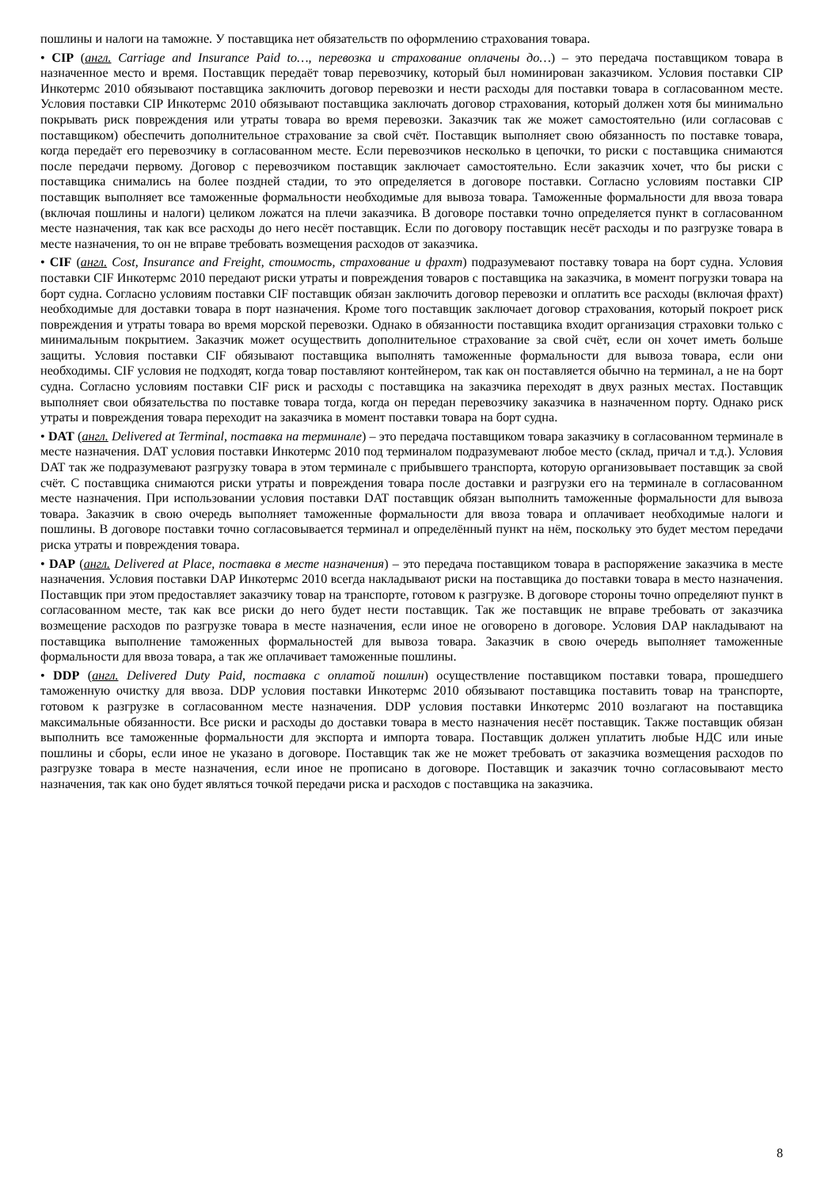пошлины и налоги на таможне. У поставщика нет обязательств по оформлению страхования товара.
• CIP (англ. Carriage and Insurance Paid to…, перевозка и страхование оплачены до…) – это передача поставщиком товара в назначенное место и время. Поставщик передаёт товар перевозчику, который был номинирован заказчиком. Условия поставки CIP Инкотермс 2010 обязывают поставщика заключить договор перевозки и нести расходы для поставки товара в согласованном месте. Условия поставки CIP Инкотермс 2010 обязывают поставщика заключать договор страхования, который должен хотя бы минимально покрывать риск повреждения или утраты товара во время перевозки. Заказчик так же может самостоятельно (или согласовав с поставщиком) обеспечить дополнительное страхование за свой счёт. Поставщик выполняет свою обязанность по поставке товара, когда передаёт его перевозчику в согласованном месте. Если перевозчиков несколько в цепочки, то риски с поставщика снимаются после передачи первому. Договор с перевозчиком поставщик заключает самостоятельно. Если заказчик хочет, что бы риски с поставщика снимались на более поздней стадии, то это определяется в договоре поставки. Согласно условиям поставки CIP поставщик выполняет все таможенные формальности необходимые для вывоза товара. Таможенные формальности для ввоза товара (включая пошлины и налоги) целиком ложатся на плечи заказчика. В договоре поставки точно определяется пункт в согласованном месте назначения, так как все расходы до него несёт поставщик. Если по договору поставщик несёт расходы и по разгрузке товара в месте назначения, то он не вправе требовать возмещения расходов от заказчика.
• CIF (англ. Cost, Insurance and Freight, стоимость, страхование и фрахт) подразумевают поставку товара на борт судна. Условия поставки CIF Инкотермс 2010 передают риски утраты и повреждения товаров с поставщика на заказчика, в момент погрузки товара на борт судна. Согласно условиям поставки CIF поставщик обязан заключить договор перевозки и оплатить все расходы (включая фрахт) необходимые для доставки товара в порт назначения. Кроме того поставщик заключает договор страхования, который покроет риск повреждения и утраты товара во время морской перевозки. Однако в обязанности поставщика входит организация страховки только с минимальным покрытием. Заказчик может осуществить дополнительное страхование за свой счёт, если он хочет иметь больше защиты. Условия поставки CIF обязывают поставщика выполнять таможенные формальности для вывоза товара, если они необходимы. CIF условия не подходят, когда товар поставляют контейнером, так как он поставляется обычно на терминал, а не на борт судна. Согласно условиям поставки CIF риск и расходы с поставщика на заказчика переходят в двух разных местах. Поставщик выполняет свои обязательства по поставке товара тогда, когда он передан перевозчику заказчика в назначенном порту. Однако риск утраты и повреждения товара переходит на заказчика в момент поставки товара на борт судна.
• DAT (англ. Delivered at Terminal, поставка на терминале) – это передача поставщиком товара заказчику в согласованном терминале в месте назначения. DAT условия поставки Инкотермс 2010 под терминалом подразумевают любое место (склад, причал и т.д.). Условия DAT так же подразумевают разгрузку товара в этом терминале с прибывшего транспорта, которую организовывает поставщик за свой счёт. С поставщика снимаются риски утраты и повреждения товара после доставки и разгрузки его на терминале в согласованном месте назначения. При использовании условия поставки DAT поставщик обязан выполнить таможенные формальности для вывоза товара. Заказчик в свою очередь выполняет таможенные формальности для ввоза товара и оплачивает необходимые налоги и пошлины. В договоре поставки точно согласовывается терминал и определённый пункт на нём, поскольку это будет местом передачи риска утраты и повреждения товара.
• DAP (англ. Delivered at Place, поставка в месте назначения) – это передача поставщиком товара в распоряжение заказчика в месте назначения. Условия поставки DAP Инкотермс 2010 всегда накладывают риски на поставщика до поставки товара в место назначения. Поставщик при этом предоставляет заказчику товар на транспорте, готовом к разгрузке. В договоре стороны точно определяют пункт в согласованном месте, так как все риски до него будет нести поставщик. Так же поставщик не вправе требовать от заказчика возмещение расходов по разгрузке товара в месте назначения, если иное не оговорено в договоре. Условия DAP накладывают на поставщика выполнение таможенных формальностей для вывоза товара. Заказчик в свою очередь выполняет таможенные формальности для ввоза товара, а так же оплачивает таможенные пошлины.
• DDP (англ. Delivered Duty Paid, поставка с оплатой пошлин) осуществление поставщиком поставки товара, прошедшего таможенную очистку для ввоза. DDP условия поставки Инкотермс 2010 обязывают поставщика поставить товар на транспорте, готовом к разгрузке в согласованном месте назначения. DDP условия поставки Инкотермс 2010 возлагают на поставщика максимальные обязанности. Все риски и расходы до доставки товара в место назначения несёт поставщик. Также поставщик обязан выполнить все таможенные формальности для экспорта и импорта товара. Поставщик должен уплатить любые НДС или иные пошлины и сборы, если иное не указано в договоре. Поставщик так же не может требовать от заказчика возмещения расходов по разгрузке товара в месте назначения, если иное не прописано в договоре. Поставщик и заказчик точно согласовывают место назначения, так как оно будет являться точкой передачи риска и расходов с поставщика на заказчика.
8